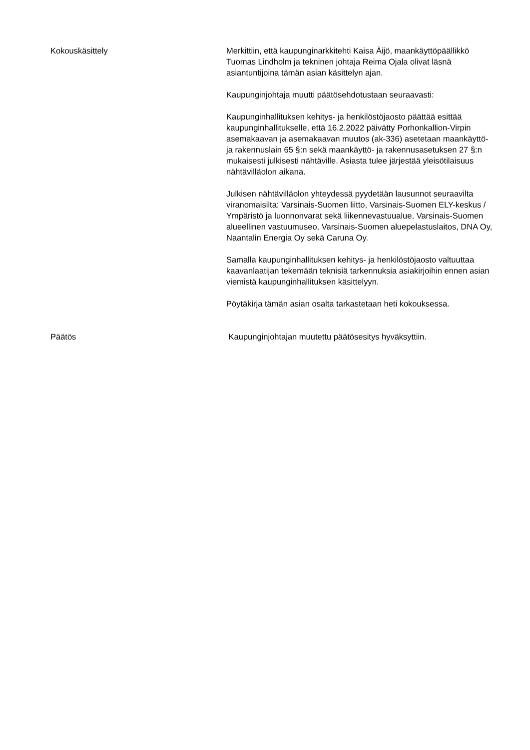Kokouskäsittely Merkittiin, että kaupunginarkkitehti Kaisa Äijö, maankäyttöpäällikkö Tuomas Lindholm ja tekninen johtaja Reima Ojala olivat läsnä asiantuntijoina tämän asian käsittelyn ajan.
Kaupunginjohtaja muutti päätösehdotustaan seuraavasti:
Kaupunginhallituksen kehitys- ja henkilöstöjaosto päättää esittää kaupunginhallitukselle, että 16.2.2022 päivätty Porhonkallion-Virpin asemakaavan ja asemakaavan muutos (ak-336) asetetaan maankäyttö- ja rakennuslain 65 §:n sekä maankäyttö- ja rakennusasetuksen 27 §:n mukaisesti julkisesti nähtäville. Asiasta tulee järjestää yleisötilaisuus nähtävilläolon aikana.
Julkisen nähtävilläolon yhteydessä pyydetään lausunnot seuraavilta viranomaisilta: Varsinais-Suomen liitto, Varsinais-Suomen ELY-keskus / Ympäristö ja luonnonvarat sekä liikennevastuualue, Varsinais-Suomen alueellinen vastuumuseo, Varsinais-Suomen aluepelastuslaitos, DNA Oy, Naantalin Energia Oy sekä Caruna Oy.
Samalla kaupunginhallituksen kehitys- ja henkilöstöjaosto valtuuttaa kaavanlaatijan tekemään teknisiä tarkennuksia asiakirjoihin ennen asian viemistä kaupunginhallituksen käsittelyyn.
Pöytäkirja tämän asian osalta tarkastetaan heti kokouksessa.
Päätös Kaupunginjohtajan muutettu päätösesitys hyväksyttiin.